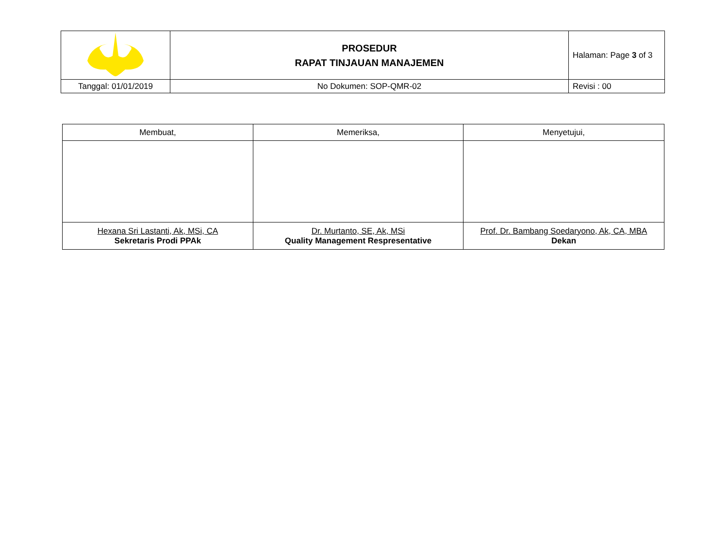| | PROSEDUR RAPAT TINJAUAN MANAJEMEN | Halaman: Page 3 of 3 |
| Tanggal: 01/01/2019 | No Dokumen: SOP-QMR-02 | Revisi : 00 |
| Membuat, | Memeriksa, | Menyetujui, |
| --- | --- | --- |
| Hexana Sri Lastanti, Ak, MSi, CA Sekretaris Prodi PPAk | Dr. Murtanto, SE, Ak, MSi Quality Management Respresentative | Prof. Dr. Bambang Soedaryono, Ak, CA, MBA Dekan |